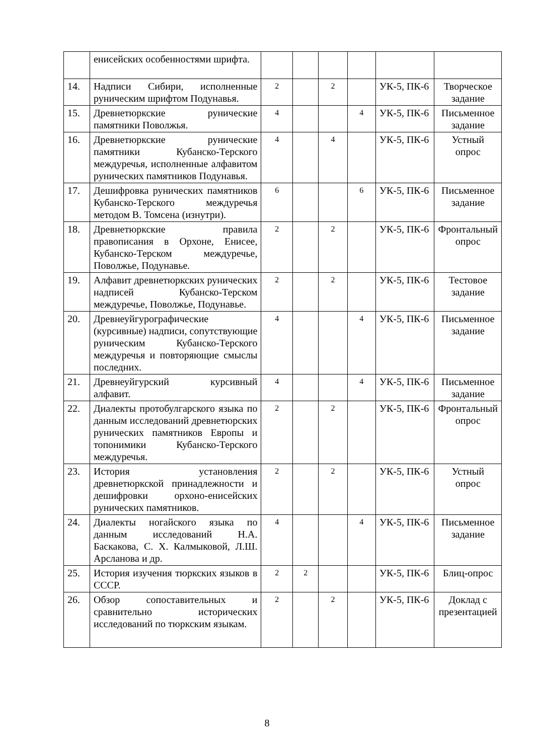| | енисейских особенностями шрифта. | | | | | | |
| 14. | Надписи Сибири, исполненные руническим шрифтом Подунавья. | 2 | | 2 | | УК-5, ПК-6 | Творческое задание |
| 15. | Древнетюркские рунические памятники Поволжья. | 4 | | | 4 | УК-5, ПК-6 | Письменное задание |
| 16. | Древнетюркские рунические памятники Кубанско-Терского междуречья, исполненные алфавитом рунических памятников Подунавья. | 4 | | 4 | | УК-5, ПК-6 | Устный опрос |
| 17. | Дешифровка рунических памятников Кубанско-Терского междуречья методом В. Томсена (изнутри). | 6 | | | 6 | УК-5, ПК-6 | Письменное задание |
| 18. | Древнетюркские правила правописания в Орхоне, Енисее, Кубанско-Терском междуречье, Поволжье, Подунавье. | 2 | | 2 | | УК-5, ПК-6 | Фронтальный опрос |
| 19. | Алфавит древнетюркских рунических надписей Кубанско-Терском междуречье, Поволжье, Подунавье. | 2 | | 2 | | УК-5, ПК-6 | Тестовое задание |
| 20. | Древнеуйгурографические (курсивные) надписи, сопутствующие руническим Кубанско-Терского междуречья и повторяющие смыслы последних. | 4 | | | 4 | УК-5, ПК-6 | Письменное задание |
| 21. | Древнеуйгурский курсивный алфавит. | 4 | | | 4 | УК-5, ПК-6 | Письменное задание |
| 22. | Диалекты протобулгарского языка по данным исследований древнетюрских рунических памятников Европы и топонимики Кубанско-Терского междуречья. | 2 | | 2 | | УК-5, ПК-6 | Фронтальный опрос |
| 23. | История установления древнетюркской принадлежности и дешифровки орхоно-енисейских рунических памятников. | 2 | | 2 | | УК-5, ПК-6 | Устный опрос |
| 24. | Диалекты ногайского языка по данным исследований Н.А. Баскакова, С. Х. Калмыковой, Л.Ш. Арсланова и др. | 4 | | | 4 | УК-5, ПК-6 | Письменное задание |
| 25. | История изучения тюркских языков в СССР. | 2 | 2 | | | УК-5, ПК-6 | Блиц-опрос |
| 26. | Обзор сопоставительных и сравнительно исторических исследований по тюркским языкам. | 2 | | 2 | | УК-5, ПК-6 | Доклад с презентацией |
8